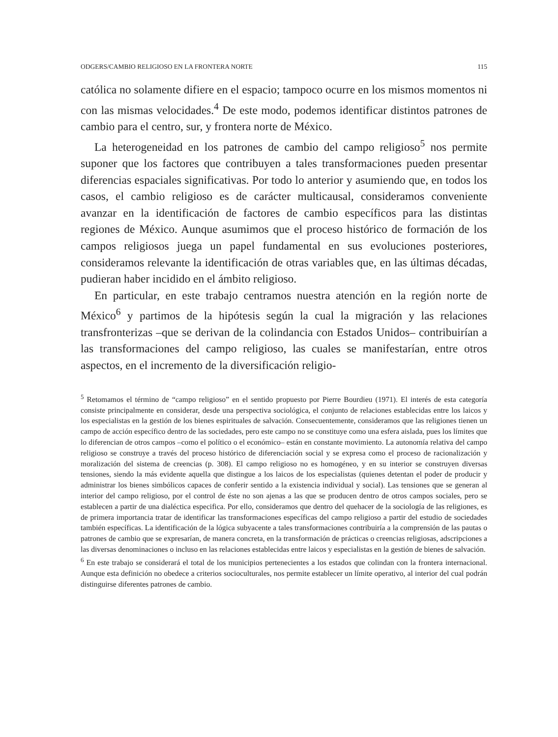ODGERS/CAMBIO RELIGIOSO EN LA FRONTERA NORTE 115
católica no solamente difiere en el espacio; tampoco ocurre en los mismos momentos ni con las mismas velocidades.<sup>4</sup> De este modo, podemos identificar distintos patrones de cambio para el centro, sur, y frontera norte de México.
La heterogeneidad en los patrones de cambio del campo religioso<sup>5</sup> nos permite suponer que los factores que contribuyen a tales transformaciones pueden presentar diferencias espaciales significativas. Por todo lo anterior y asumiendo que, en todos los casos, el cambio religioso es de carácter multicausal, consideramos conveniente avanzar en la identificación de factores de cambio específicos para las distintas regiones de México. Aunque asumimos que el proceso histórico de formación de los campos religiosos juega un papel fundamental en sus evoluciones posteriores, consideramos relevante la identificación de otras variables que, en las últimas décadas, pudieran haber incidido en el ámbito religioso.
En particular, en este trabajo centramos nuestra atención en la región norte de México<sup>6</sup> y partimos de la hipótesis según la cual la migración y las relaciones transfronterizas –que se derivan de la colindancia con Estados Unidos– contribuirían a las transformaciones del campo religioso, las cuales se manifestarían, entre otros aspectos, en el incremento de la diversificación religio-
<sup>5</sup> Retomamos el término de “campo religioso” en el sentido propuesto por Pierre Bourdieu (1971). El interés de esta categoría consiste principalmente en considerar, desde una perspectiva sociológica, el conjunto de relaciones establecidas entre los laicos y los especialistas en la gestión de los bienes espirituales de salvación. Consecuentemente, consideramos que las religiones tienen un campo de acción específico dentro de las sociedades, pero este campo no se constituye como una esfera aislada, pues los límites que lo diferencian de otros campos –como el político o el económico– están en constante movimiento. La autonomía relativa del campo religioso se construye a través del proceso histórico de diferenciación social y se expresa como el proceso de racionalización y moralización del sistema de creencias (p. 308). El campo religioso no es homogéneo, y en su interior se construyen diversas tensiones, siendo la más evidente aquella que distingue a los laicos de los especialistas (quienes detentan el poder de producir y administrar los bienes simbólicos capaces de conferir sentido a la existencia individual y social). Las tensiones que se generan al interior del campo religioso, por el control de éste no son ajenas a las que se producen dentro de otros campos sociales, pero se establecen a partir de una dialéctica especifica. Por ello, consideramos que dentro del quehacer de la sociología de las religiones, es de primera importancia tratar de identificar las transformaciones específicas del campo religioso a partir del estudio de sociedades también específicas. La identificación de la lógica subyacente a tales transformaciones contribuiría a la comprensión de las pautas o patrones de cambio que se expresarían, de manera concreta, en la transformación de prácticas o creencias religiosas, adscripciones a las diversas denominaciones o incluso en las relaciones establecidas entre laicos y especialistas en la gestión de bienes de salvación.
<sup>6</sup> En este trabajo se considerará el total de los municipios pertenecientes a los estados que colindan con la frontera internacional. Aunque esta definición no obedece a criterios socioculturales, nos permite establecer un límite operativo, al interior del cual podrán distinguirse diferentes patrones de cambio.